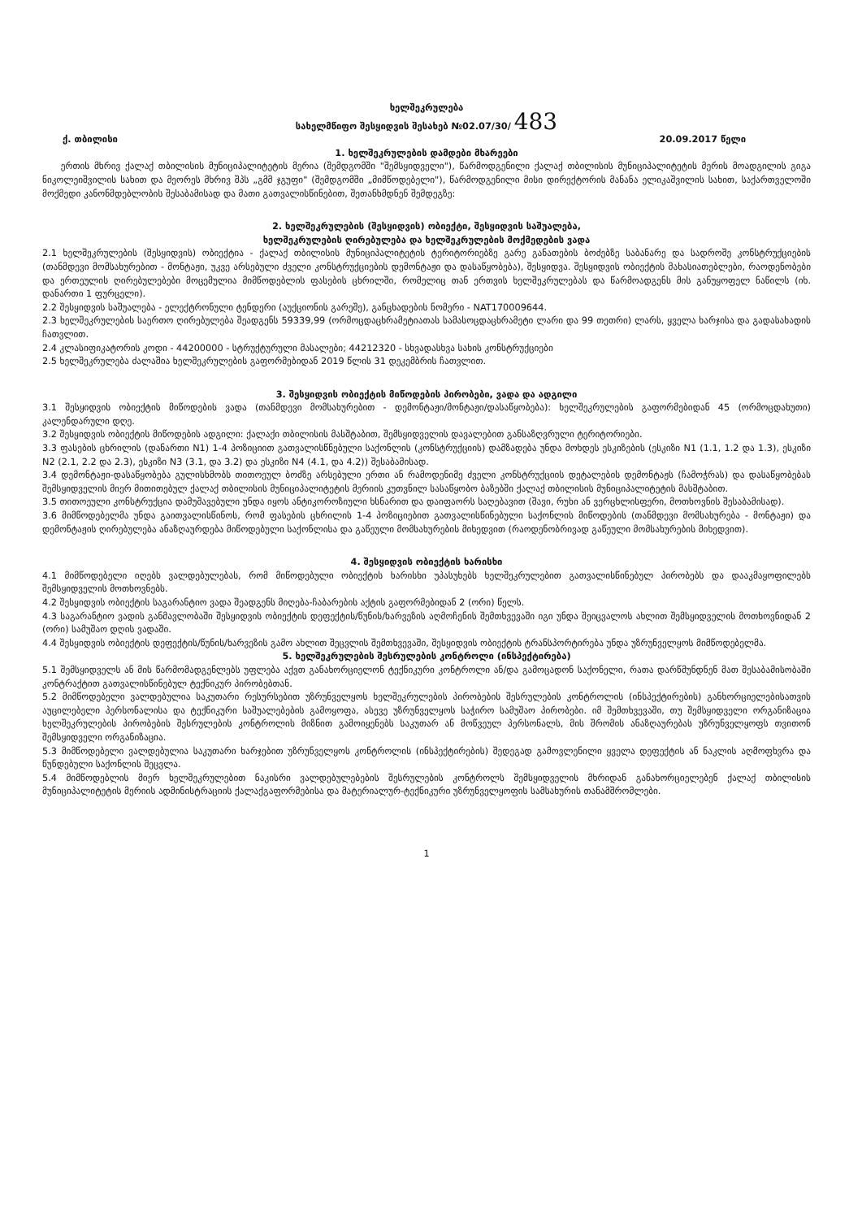ხელშეკრულება
სახელმწიფო შესყიდვის შესახებ №02.07/30/ 483
ქ. თბილისი 20.09.2017 წელი
1. ხელშეკრულების დამდები მხარეები
ერთის მხრივ ქალაქ თბილისის მუნიციპალიტეტის მერია (შემდგომში "შემსყიდველი"), წარმოდგენილი ქალაქ თბილისის მუნიციპალიტეტის მერის მოადგილის გიგა ნიკოლეიშვილის სახით და მეორეს მხრივ შპს „გმმ ჯგუფი" (შემდგომში „მიმწოდებელი"), წარმოდგენილი მისი დირექტორის მანანა ელიკაშვილის სახით, საქართველოში მოქმედი კანონმდებლობის შესაბამისად და მათი გათვალისწინებით, შეთანხმდნენ შემდეგზე:
2. ხელშეკრულების (შესყიდვის) ობიექტი, შესყიდვის საშუალება,
ხელშეკრულების ღირებულება და ხელშეკრულების მოქმედების ვადა
2.1 ხელშეკრულების (შესყიდვის) ობიექტია - ქალაქ თბილისის მუნიციპალიტეტის ტერიტორიებზე გარე განათების ბოძებზე საბანარე და სადროშე კონსტრუქციების (თანმდევი მომსახურებით - მონტაჟი, უკვე არსებული ძველი კონსტრუქციების დემონტაჟი და დასაწყობება), შესყიდვა. შესყიდვის ობიექტის მახასიათებლები, რაოდენობები და ერთეულის ღირებულებები მოცემულია მიმწოდებლის ფასების ცხრილში, რომელიც თან ერთვის ხელშეკრულებას და წარმოადგენს მის განუყოფელ ნაწილს (იხ. დანართი 1 ფურცელი).
2.2 შესყიდვის საშუალება - ელექტრონული ტენდერი (აუქციონის გარეშე), განცხადების ნომერი - NAT170009644.
2.3 ხელშეკრულების საერთო ღირებულება შეადგენს 59339,99 (ორმოცდაცხრამეტიათას სამასოცდაცხრამეტი ლარი და 99 თეთრი) ლარს, ყველა ხარჯისა და გადასახადის ჩათვლით.
2.4 კლასიფიკატორის კოდი - 44200000 - სტრუქტურული მასალები; 44212320 - სხვადასხვა სახის კონსტრუქციები
2.5 ხელშეკრულება ძალაშია ხელშეკრულების გაფორმებიდან 2019 წლის 31 დეკემბრის ჩათვლით.
3. შესყიდვის ობიექტის მიწოდების პირობები, ვადა და ადგილი
3.1 შესყიდვის ობიექტის მიწოდების ვადა (თანმდევი მომსახურებით - დემონტაჟი/მონტაჟი/დასაწყობება): ხელშეკრულების გაფორმებიდან 45 (ორმოცდახუთი) კალენდარული დღე.
3.2 შესყიდვის ობიექტის მიწოდების ადგილი: ქალაქი თბილისის მასშტაბით, შემსყიდველის დავალებით განსაზღვრული ტერიტორიები.
3.3 ფასების ცხრილის (დანართი N1) 1-4 პოზიციით გათვალისწნებული საქონლის (კონსტრუქციის) დამზადება უნდა მოხდეს ესკიზების (ესკიზი N1 (1.1, 1.2 და 1.3), ესკიზი N2 (2.1, 2.2 და 2.3), ესკიზი N3 (3.1, და 3.2) და ესკიზი N4 (4.1, და 4.2)) შესაბამისად.
3.4 დემონტაჟი-დასაწყობება გულისხმობს თითოეულ ბოძზე არსებული ერთი ან რამოდენიმე ძველი კონსტრუქციის დეტალების დემონტაჟს (ჩამოჭრას) და დასაწყობებას შემსყიდველის მიერ მითითებულ ქალაქ თბილისის მუნიციპალიტეტის მერიის კუთვნილ სასაწყობო ბაზებში ქალაქ თბილისის მუნიციპალიტეტის მასშტაბით.
3.5 თითოეული კონსტრუქცია დამუშავებული უნდა იყოს ანტიკოროზიული ხსნარით და დაიფაორს საღებავით (შავი, რუხი ან ვერცხლისფერი, მოთხოვნის შესაბამისად).
3.6 მიმწოდებელმა უნდა გაითვალისწინოს, რომ ფასების ცხრილის 1-4 პოზიციებით გათვალისწინებული საქონლის მიწოდების (თანმდევი მომსახურება - მონტაჟი) და დემონტაჟის ღირებულება ანაზღაურდება მიწოდებული საქონლისა და გაწეული მომსახურების მიხედვით (რაოდენობრივად გაწეული მომსახურების მიხედვით).
4. შესყიდვის ობიექტის ხარისხი
4.1 მიმწოდებელი იღებს ვალდებულებას, რომ მიწოდებული ობიექტის ხარისხი უპასუხებს ხელშეკრულებით გათვალისწინებულ პირობებს და დააკმაყოფილებს შემსყიდველის მოთხოვნებს.
4.2 შესყიდვის ობიექტის საგარანტიო ვადა შეადგენს მიღება-ჩაბარების აქტის გაფორმებიდან 2 (ორი) წელს.
4.3 საგარანტიო ვადის განმავლობაში შესყიდვის ობიექტის დეფექტის/წუნის/ხარვეზის აღმოჩენის შემთხვევაში იგი უნდა შეიცვალოს ახლით შემსყიდველის მოთხოვნიდან 2 (ორი) სამუშაო დღის ვადაში.
4.4 შესყიდვის ობიექტის დეფექტის/წუნის/ხარვეზის გამო ახლით შეცვლის შემთხვევაში, შესყიდვის ობიექტის ტრანსპორტირება უნდა უზრუნველყოს მიმწოდებელმა.
5. ხელშეკრულების შესრულების კონტროლი (ინსპექტირება)
5.1 შემსყიდველს ან მის წარმომადგენლებს უფლება აქვთ განახორციელონ ტექნიკური კონტროლი ან/და გამოცადონ საქონელი, რათა დარწმუნდნენ მათ შესაბამისობაში კონტრაქტით გათვალისწინებულ ტექნიკურ პირობებთან.
5.2 მიმწოდებელი ვალდებულია საკუთარი რესურსებით უზრუნველყოს ხელშეკრულების პირობების შესრულების კონტროლის (ინსპექტირების) განხორციელებისათვის აუცილებელი პერსონალისა და ტექნიკური საშუალებების გამოყოფა, ასევე უზრუნველყოს საჭირო სამუშაო პირობები. იმ შემთხვევაში, თუ შემსყიდველი ორგანიზაცია ხელშეკრულების პირობების შესრულების კონტროლის მიზნით გამოიყენებს საკუთარ ან მოწვეულ პერსონალს, მის შრომის ანაზღაურებას უზრუნველყოფს თვითონ შემსყიდველი ორგანიზაცია.
5.3 მიმწოდებელი ვალდებულია საკუთარი ხარჯებით უზრუნველყოს კონტროლის (ინსპექტირების) შედეგად გამოვლენილი ყველა დეფექტის ან ნაკლის აღმოფხვრა და წუნდებული საქონლის შეცვლა.
5.4 მიმწოდებლის მიერ ხელშეკრულებით ნაკისრი ვალდებულებების შესრულების კონტროლს შემსყიდველის მხრიდან განახორციელებენ ქალაქ თბილისის მუნიციპალიტეტის მერიის ადმინისტრაციის ქალაქგაფორმებისა და მატერიალურ-ტექნიკური უზრუნველყოფის სამსახურის თანამშრომლები.
1